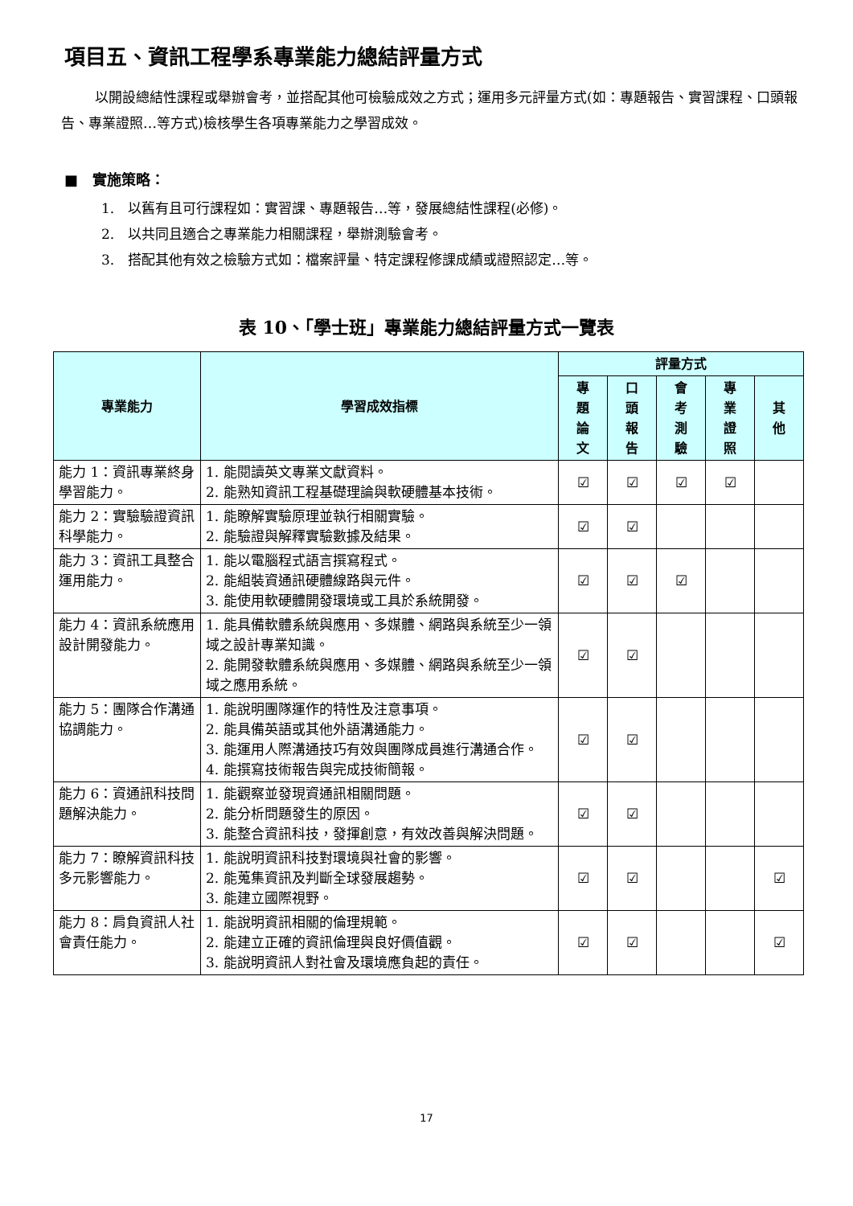項目五、資訊工程學系專業能力總結評量方式
以開設總結性課程或舉辦會考，並搭配其他可檢驗成效之方式；運用多元評量方式(如：專題報告、實習課程、口頭報告、專業證照…等方式)檢核學生各項專業能力之學習成效。
■　實施策略：
1.　以舊有且可行課程如：實習課、專題報告…等，發展總結性課程(必修)。
2.　以共同且適合之專業能力相關課程，舉辦測驗會考。
3.　搭配其他有效之檢驗方式如：檔案評量、特定課程修課成績或證照認定…等。
表 10、「學士班」專業能力總結評量方式一覽表
| 專業能力 | 學習成效指標 | 評量方式 | | | | |
| --- | --- | --- | --- | --- | --- | --- |
| | | 專 題 論 文 | 口 頭 報 告 | 會 考 測 驗 | 專 業 證 照 | 其 他 |
| 能力 1：資訊專業終身學習能力。 | 1. 能閱讀英文專業文獻資料。 2. 能熟知資訊工程基礎理論與軟硬體基本技術。 | ☑ | ☑ | ☑ | ☑ | |
| 能力 2：實驗驗證資訊科學能力。 | 1. 能瞭解實驗原理並執行相關實驗。 2. 能驗證與解釋實驗數據及結果。 | ☑ | ☑ | | | |
| 能力 3：資訊工具整合運用能力。 | 1. 能以電腦程式語言撰寫程式。 2. 能組裝資通訊硬體線路與元件。 3. 能使用軟硬體開發環境或工具於系統開發。 | ☑ | ☑ | ☑ | | |
| 能力 4：資訊系統應用設計開發能力。 | 1. 能具備軟體系統與應用、多媒體、網路與系統至少一領域之設計專業知識。 2. 能開發軟體系統與應用、多媒體、網路與系統至少一領域之應用系統。 | ☑ | ☑ | | | |
| 能力 5：團隊合作溝通協調能力。 | 1. 能說明團隊運作的特性及注意事項。 2. 能具備英語或其他外語溝通能力。 3. 能運用人際溝通技巧有效與團隊成員進行溝通合作。 4. 能撰寫技術報告與完成技術簡報。 | ☑ | ☑ | | | |
| 能力 6：資通訊科技問題解決能力。 | 1. 能觀察並發現資通訊相關問題。 2. 能分析問題發生的原因。 3. 能整合資訊科技，發揮創意，有效改善與解決問題。 | ☑ | ☑ | | | |
| 能力 7：瞭解資訊科技多元影響能力。 | 1. 能說明資訊科技對環境與社會的影響。 2. 能蒐集資訊及判斷全球發展趨勢。 3. 能建立國際視野。 | ☑ | ☑ | | | ☑ |
| 能力 8：肩負資訊人社會責任能力。 | 1. 能說明資訊相關的倫理規範。 2. 能建立正確的資訊倫理與良好價值觀。 3. 能說明資訊人對社會及環境應負起的責任。 | ☑ | ☑ | | | ☑ |
17